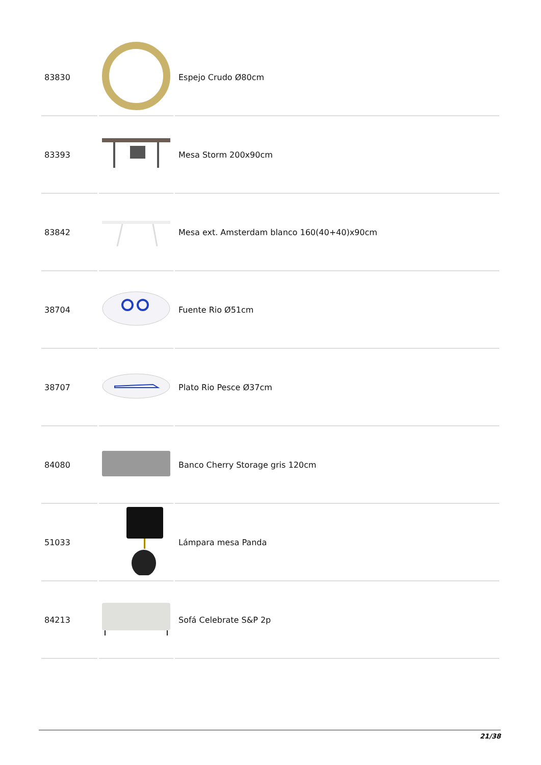| 83830 | | Espejo Crudo Ø80cm |
| 83393 | | Mesa Storm 200x90cm |
| 83842 | | Mesa ext. Amsterdam blanco 160(40+40)x90cm |
| 38704 | | Fuente Rio Ø51cm |
| 38707 | | Plato Rio Pesce Ø37cm |
| 84080 | | Banco Cherry Storage gris 120cm |
| 51033 | | Lámpara mesa Panda |
| 84213 | | Sofá Celebrate S&P 2p |
21/38